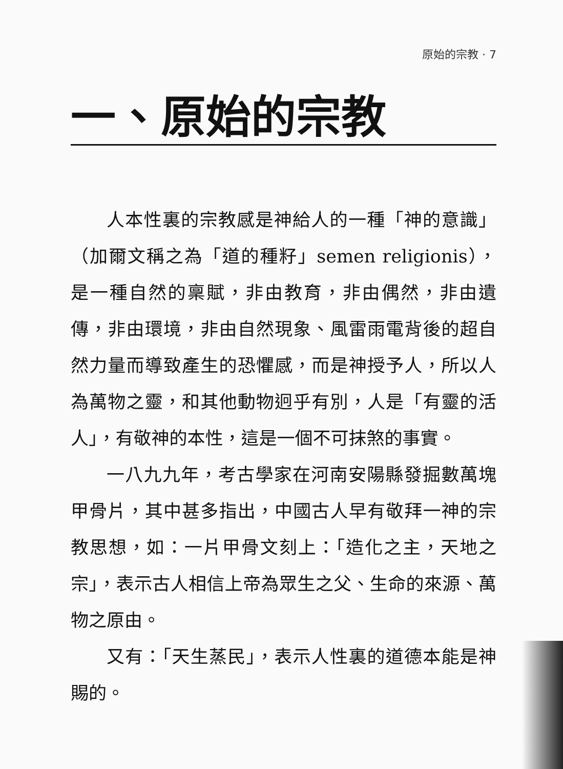原始的宗教 · 7
一、原始的宗教
人本性裏的宗教感是神給人的一種「神的意識」（加爾文稱之為「道的種籽」semen religionis），是一種自然的稟賦，非由教育，非由偶然，非由遺傳，非由環境，非由自然現象、風雷雨電背後的超自然力量而導致產生的恐懼感，而是神授予人，所以人為萬物之靈，和其他動物迥乎有別，人是「有靈的活人」，有敬神的本性，這是一個不可抹煞的事實。
一八九九年，考古學家在河南安陽縣發掘數萬塊甲骨片，其中甚多指出，中國古人早有敬拜一神的宗教思想，如：一片甲骨文刻上：「造化之主，天地之宗」，表示古人相信上帝為眾生之父、生命的來源、萬物之原由。
又有：「天生蒸民」，表示人性裏的道德本能是神賜的。